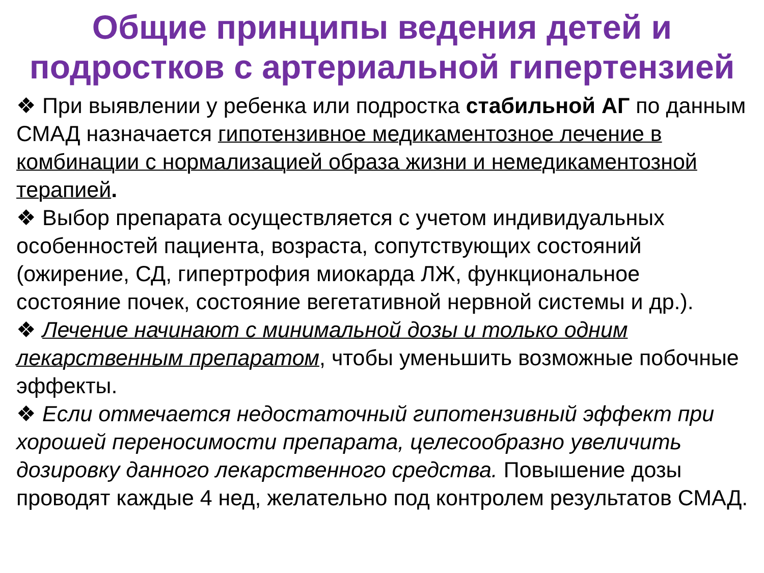Общие принципы ведения детей и подростков с артериальной гипертензией
❖ При выявлении у ребенка или подростка стабильной АГ по данным СМАД назначается гипотензивное медикаментозное лечение в комбинации с нормализацией образа жизни и немедикаментозной терапией.
❖ Выбор препарата осуществляется с учетом индивидуальных особенностей пациента, возраста, сопутствующих состояний (ожирение, СД, гипертрофия миокарда ЛЖ, функциональное состояние почек, состояние вегетативной нервной системы и др.).
❖ Лечение начинают с минимальной дозы и только одним лекарственным препаратом, чтобы уменьшить возможные побочные эффекты.
❖ Если отмечается недостаточный гипотензивный эффект при хорошей переносимости препарата, целесообразно увеличить дозировку данного лекарственного средства. Повышение дозы проводят каждые 4 нед, желательно под контролем результатов СМАД.